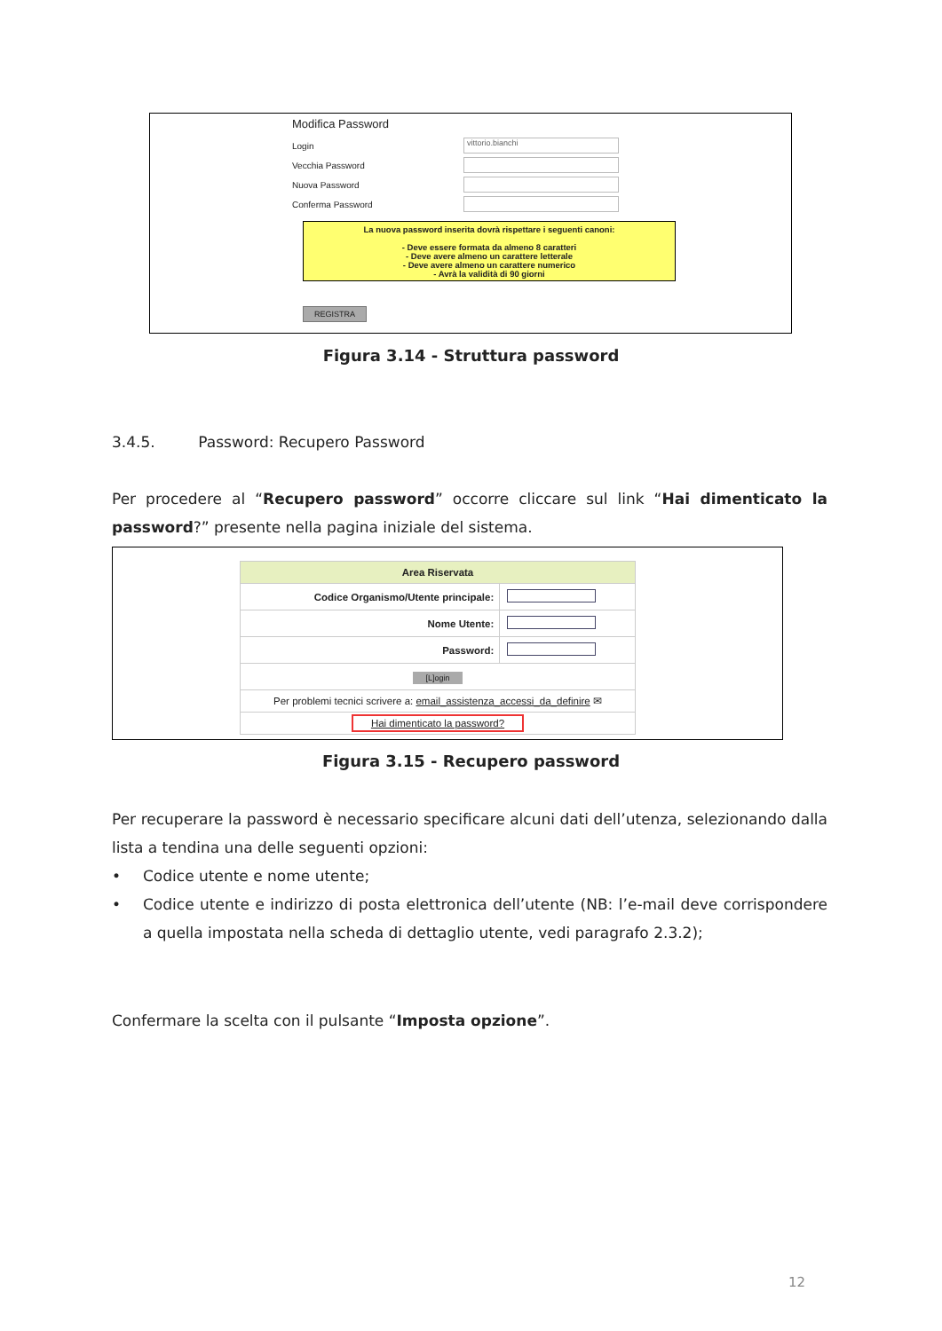Modifica Password
Login
vittorio.bianchi
Vecchia Password
Nuova Password
Conferma Password
La nuova password inserita dovrà rispettare i seguenti canoni:
- Deve essere formata da almeno 8 caratteri
- Deve avere almeno un carattere letterale
- Deve avere almeno un carattere numerico
- Avrà la validità di 90 giorni
REGISTRA
Figura 3.14 - Struttura password
3.4.5. Password: Recupero Password
Per procedere al “Recupero password” occorre cliccare sul link “Hai dimenticato la password?” presente nella pagina iniziale del sistema.
| Area Riservata | |
| --- | --- |
| Codice Organismo/Utente principale: | |
| Nome Utente: | |
| Password: | |
| [L]ogin | |
| Per problemi tecnici scrivere a: email_assistenza_accessi_da_definire ✉ | |
| Hai dimenticato la password? | |
Figura 3.15 - Recupero password
Per recuperare la password è necessario specificare alcuni dati dell’utenza, selezionando dalla lista a tendina una delle seguenti opzioni:
• Codice utente e nome utente;
• Codice utente e indirizzo di posta elettronica dell’utente (NB: l’e-mail deve corrispondere a quella impostata nella scheda di dettaglio utente, vedi paragrafo 2.3.2);
Confermare la scelta con il pulsante “Imposta opzione”.
12